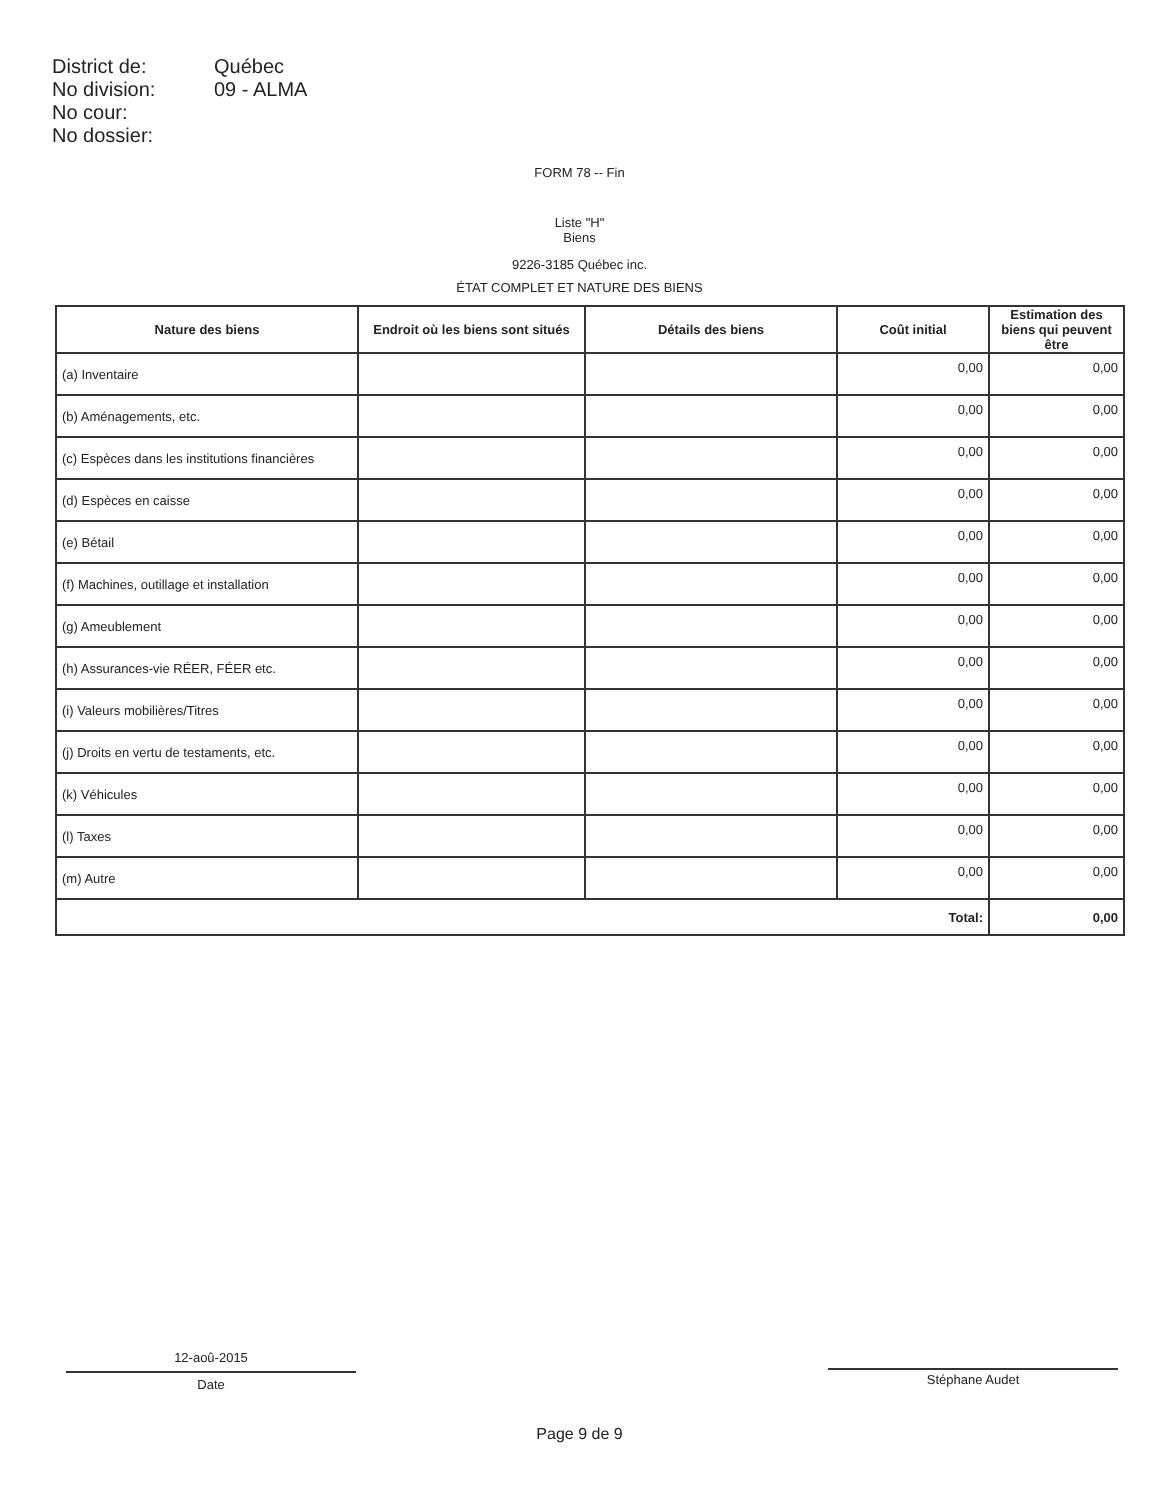District de: Québec
No division: 09 - ALMA
No cour:
No dossier:
FORM 78 -- Fin
Liste "H"
Biens
9226-3185 Québec inc.
ÉTAT COMPLET ET NATURE DES BIENS
| Nature des biens | Endroit où les biens sont situés | Détails des biens | Coût initial | Estimation des biens qui peuvent être |
| --- | --- | --- | --- | --- |
| (a) Inventaire | | | 0,00 | 0,00 |
| (b) Aménagements, etc. | | | 0,00 | 0,00 |
| (c) Espèces dans les institutions financières | | | 0,00 | 0,00 |
| (d) Espèces en caisse | | | 0,00 | 0,00 |
| (e) Bétail | | | 0,00 | 0,00 |
| (f) Machines, outillage et installation | | | 0,00 | 0,00 |
| (g) Ameublement | | | 0,00 | 0,00 |
| (h) Assurances-vie RÉER, FÉER etc. | | | 0,00 | 0,00 |
| (i) Valeurs mobilières/Titres | | | 0,00 | 0,00 |
| (j) Droits en vertu de testaments, etc. | | | 0,00 | 0,00 |
| (k) Véhicules | | | 0,00 | 0,00 |
| (l) Taxes | | | 0,00 | 0,00 |
| (m) Autre | | | 0,00 | 0,00 |
| Total: | | | | 0,00 |
12-aoû-2015
Date
Stéphane Audet
Page 9 de 9